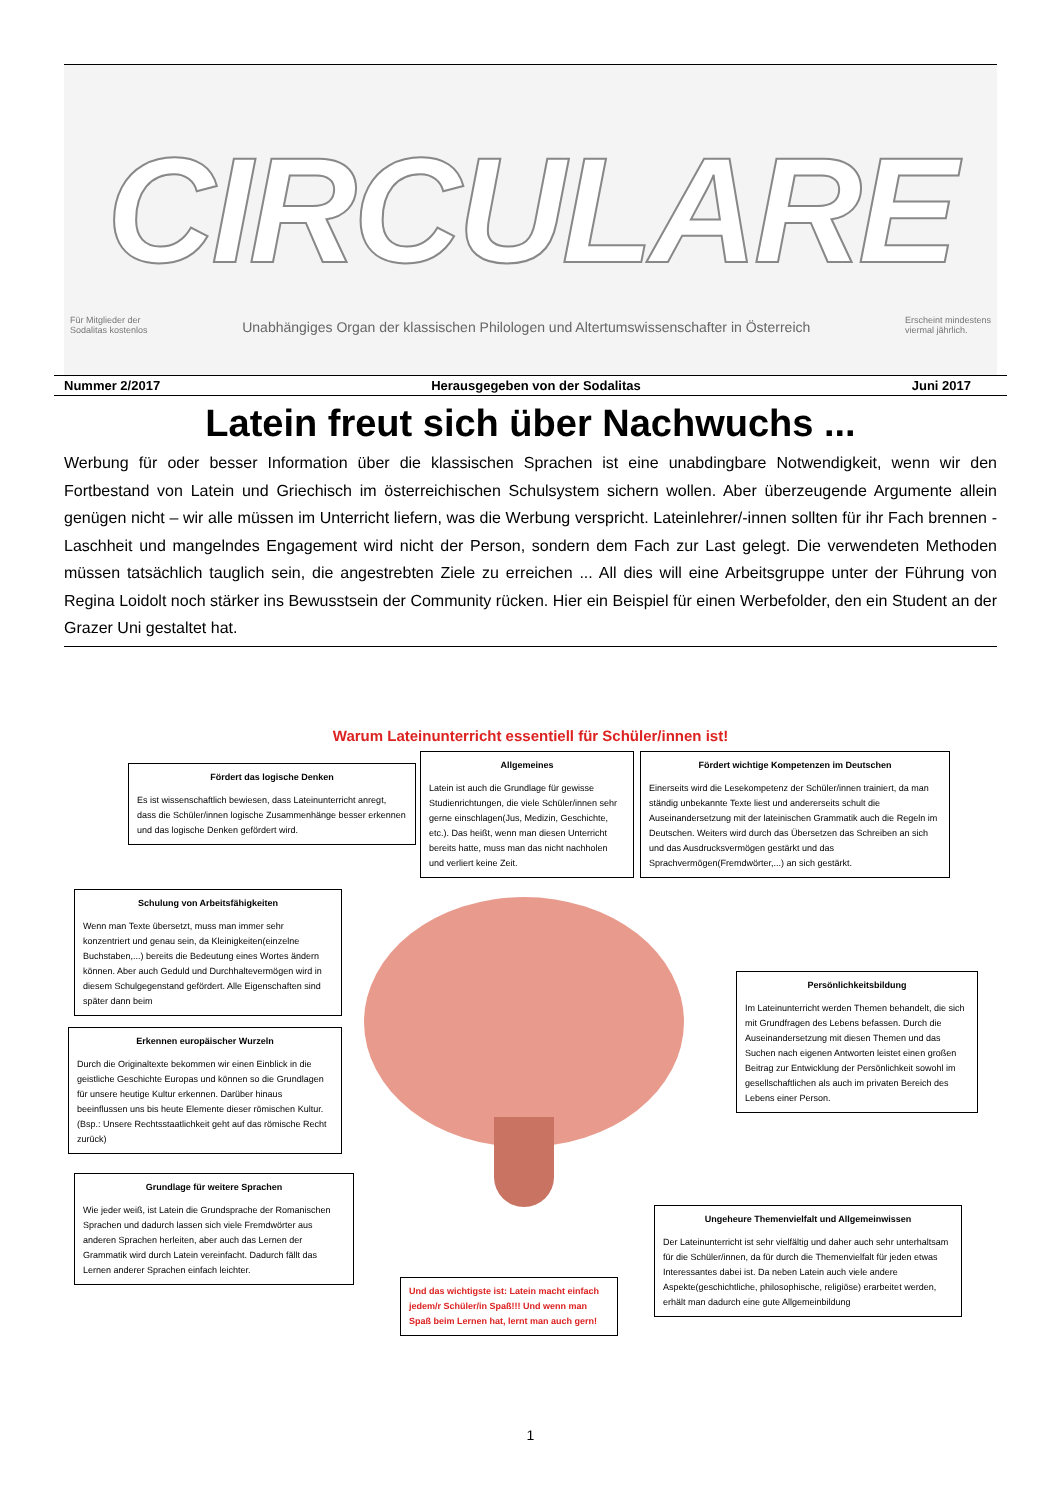CIRCULARE
Für Mitglieder der
Sodalitas kostenlos Unabhängiges Organ der klassischen Philologen und Altertumswissenschafter in Österreich Erscheint mindestens
viermal jährlich.
Nummer 2/2017 Herausgegeben von der Sodalitas Juni 2017
Latein freut sich über Nachwuchs ...
Werbung für oder besser Information über die klassischen Sprachen ist eine unabdingbare Notwendigkeit, wenn wir den Fortbestand von Latein und Griechisch im österreichischen Schulsystem sichern wollen. Aber überzeugende Argumente allein genügen nicht – wir alle müssen im Unterricht liefern, was die Werbung verspricht. Lateinlehrer/-innen sollten für ihr Fach brennen - Laschheit und mangelndes Engagement wird nicht der Person, sondern dem Fach zur Last gelegt. Die verwendeten Methoden müssen tatsächlich tauglich sein, die angestrebten Ziele zu erreichen ... All dies will eine Arbeitsgruppe unter der Führung von Regina Loidolt noch stärker ins Bewusstsein der Community rücken. Hier ein Beispiel für einen Werbefolder, den ein Student an der Grazer Uni gestaltet hat.
Warum Lateinunterricht essentiell für Schüler/innen ist!
Fördert das logische Denken
Es ist wissenschaftlich bewiesen, dass Lateinunterricht anregt, dass die Schüler/innen logische Zusammenhänge besser erkennen und das logische Denken gefördert wird.
Allgemeines
Latein ist auch die Grundlage für gewisse Studienrichtungen, die viele Schüler/innen sehr gerne einschlagen(Jus, Medizin, Geschichte, etc.). Das heißt, wenn man diesen Unterricht bereits hatte, muss man das nicht nachholen und verliert keine Zeit.
Fördert wichtige Kompetenzen im Deutschen
Einerseits wird die Lesekompetenz der Schüler/innen trainiert, da man ständig unbekannte Texte liest und andererseits schult die Auseinandersetzung mit der lateinischen Grammatik auch die Regeln im Deutschen. Weiters wird durch das Übersetzen das Schreiben an sich und das Ausdrucksvermögen gestärkt und das Sprachvermögen(Fremdwörter,...) an sich gestärkt.
Schulung von Arbeitsfähigkeiten
Wenn man Texte übersetzt, muss man immer sehr konzentriert und genau sein, da Kleinigkeiten(einzelne Buchstaben,...) bereits die Bedeutung eines Wortes ändern können. Aber auch Geduld und Durchhaltevermögen wird in diesem Schulgegenstand gefördert. Alle Eigenschaften sind später dann beim
Persönlichkeitsbildung
Im Lateinunterricht werden Themen behandelt, die sich mit Grundfragen des Lebens befassen. Durch die Auseinandersetzung mit diesen Themen und das Suchen nach eigenen Antworten leistet einen großen Beitrag zur Entwicklung der Persönlichkeit sowohl im gesellschaftlichen als auch im privaten Bereich des Lebens einer Person.
Erkennen europäischer Wurzeln
Durch die Originaltexte bekommen wir einen Einblick in die geistliche Geschichte Europas und können so die Grundlagen für unsere heutige Kultur erkennen. Darüber hinaus beeinflussen uns bis heute Elemente dieser römischen Kultur. (Bsp.: Unsere Rechtsstaatlichkeit geht auf das römische Recht zurück)
Grundlage für weitere Sprachen
Wie jeder weiß, ist Latein die Grundsprache der Romanischen Sprachen und dadurch lassen sich viele Fremdwörter aus anderen Sprachen herleiten, aber auch das Lernen der Grammatik wird durch Latein vereinfacht. Dadurch fällt das Lernen anderer Sprachen einfach leichter.
Und das wichtigste ist: Latein macht einfach jedem/r Schüler/in Spaß!!! Und wenn man Spaß beim Lernen hat, lernt man auch gern!
Ungeheure Themenvielfalt und Allgemeinwissen
Der Lateinunterricht ist sehr vielfältig und daher auch sehr unterhaltsam für die Schüler/innen, da für durch die Themenvielfalt für jeden etwas Interessantes dabei ist. Da neben Latein auch viele andere Aspekte(geschichtliche, philosophische, religiöse) erarbeitet werden, erhält man dadurch eine gute Allgemeinbildung
1